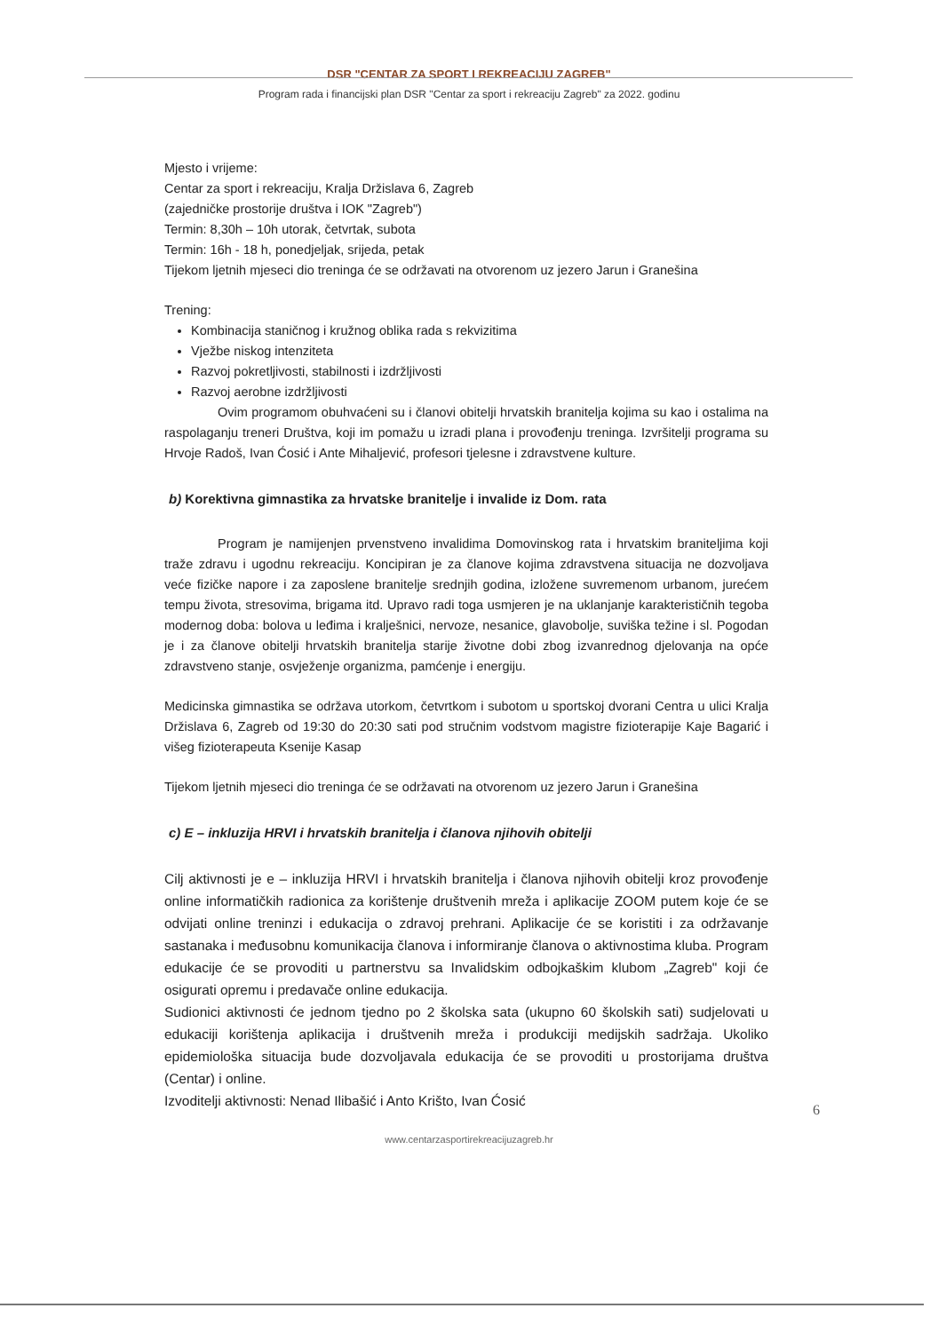DSR "CENTAR ZA SPORT I REKREACIJU ZAGREB"
Program rada i financijski plan DSR "Centar za sport i rekreaciju Zagreb" za 2022. godinu
Mjesto i vrijeme:
Centar za sport i rekreaciju, Kralja Držislava 6, Zagreb
(zajedničke prostorije društva i IOK "Zagreb")
Termin: 8,30h – 10h utorak, četvrtak, subota
Termin: 16h - 18 h, ponedjeljak, srijeda, petak
Tijekom ljetnih mjeseci dio treninga će se održavati na otvorenom uz jezero Jarun i Granešina
Trening:
Kombinacija staničnog i kružnog oblika rada s rekvizitima
Vježbe niskog intenziteta
Razvoj pokretljivosti, stabilnosti i izdržljivosti
Razvoj aerobne izdržljivosti
Ovim programom obuhvaćeni su i članovi obitelji hrvatskih branitelja kojima su kao i ostalima na raspolaganju treneri Društva, koji im pomažu u izradi plana i provođenju treninga. Izvršitelji programa su Hrvoje Radoš, Ivan Ćosić i Ante Mihaljević, profesori tjelesne i zdravstvene kulture.
b) Korektivna gimnastika za hrvatske branitelje i invalide iz Dom. rata
Program je namijenjen prvenstveno invalidima Domovinskog rata i hrvatskim braniteljima koji traže zdravu i ugodnu rekreaciju. Koncipiran je za članove kojima zdravstvena situacija ne dozvoljava veće fizičke napore i za zaposlene branitelje srednjih godina, izložene suvremenom urbanom, jurećem tempu života, stresovima, brigama itd. Upravo radi toga usmjeren je na uklanjanje karakterističnih tegoba modernog doba: bolova u leđima i kralješnici, nervoze, nesanice, glavobolje, suviška težine i sl. Pogodan je i za članove obitelji hrvatskih branitelja starije životne dobi zbog izvanrednog djelovanja na opće zdravstveno stanje, osvježenje organizma, pamćenje i energiju.
Medicinska gimnastika se održava utorkom, četvrtkom i subotom u sportskoj dvorani Centra u ulici Kralja Držislava 6, Zagreb od 19:30 do 20:30 sati pod stručnim vodstvom magistre fizioterapije Kaje Bagarić i višeg fizioterapeuta Ksenije Kasap
Tijekom ljetnih mjeseci dio treninga će se održavati na otvorenom uz jezero Jarun i Granešina
c) E – inkluzija HRVI i hrvatskih branitelja i članova njihovih obitelji
Cilj aktivnosti je e – inkluzija HRVI i hrvatskih branitelja i članova njihovih obitelji kroz provođenje online informatičkih radionica za korištenje društvenih mreža i aplikacije ZOOM putem koje će se odvijati online treninzi i edukacija o zdravoj prehrani. Aplikacije će se koristiti i za održavanje sastanaka i međusobnu komunikacija članova i informiranje članova o aktivnostima kluba. Program edukacije će se provoditi u partnerstvu sa Invalidskim odbojkaškim klubom „Zagreb" koji će osigurati opremu i predavače online edukacija.
Sudionici aktivnosti će jednom tjedno po 2 školska sata (ukupno 60 školskih sati) sudjelovati u edukaciji korištenja aplikacija i društvenih mreža i produkciji medijskih sadržaja. Ukoliko epidemiološka situacija bude dozvoljavala edukacija će se provoditi u prostorijama društva (Centar) i online.
Izvoditelji aktivnosti: Nenad Ilibašić i Anto Krišto, Ivan Ćosić
6
www.centarzasportirekreacijuzagreb.hr